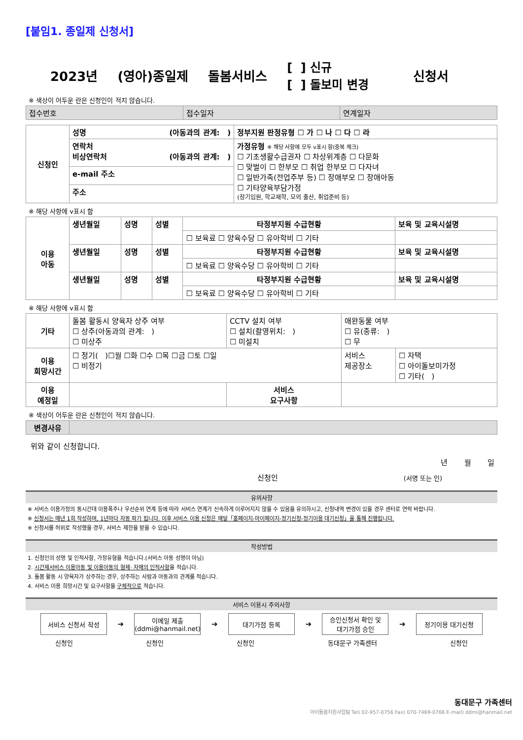[붙임1. 종일제 신청서]
2023년 (영아)종일제 돌봄서비스 [ ] 신규
[ ] 돌보미 변경 신청서
※ 색상이 어두운 란은 신청인이 적지 않습니다.
| 접수번호 | 접수일자 | 연계일자 |
| 신청인 | 성명 (아동과의 관계: ) | 정부지원 판정유형 ☐ 가 ☐ 나 ☐ 다 ☐ 라 |
| | 연락처 비상연락처 (아동과의 관계: ) | 가정유형 ※ 해당 사항에 모두 v표시 함(중복 체크) ☐ 기초생활수급권자 ☐ 차상위계층 ☐ 다문화 ☐ 맞벌이 ☐ 한부모 ☐ 취업 한부모 ☐ 다자녀 ☐ 일반가족(전업주부 등) ☐ 장애부모 ☐ 장애아동 ☐ 기타양육부담가정 (장기입원, 학교재학, 모의 출산, 취업준비 등) |
| | e-mail 주소 | |
| | 주소 | |
※ 해당 사항에 v표시 함
| 이용 아동 | 생년월일 | 성명 | 성별 | 타정부지원 수급현황 | 보육 및 교육시설명 |
| | | | | ☐ 보육료 ☐ 양육수당 ☐ 유아학비 ☐ 기타 | |
| | 생년월일 | 성명 | 성별 | 타정부지원 수급현황 | 보육 및 교육시설명 |
| | | | | ☐ 보육료 ☐ 양육수당 ☐ 유아학비 ☐ 기타 | |
| | 생년월일 | 성명 | 성별 | 타정부지원 수급현황 | 보육 및 교육시설명 |
| | | | | ☐ 보육료 ☐ 양육수당 ☐ 유아학비 ☐ 기타 | |
※ 해당 사항에 v표시 함
| 기타 | 돌봄 활동시 양육자 상주 여부 ☐ 상주(아동과의 관계: ) ☐ 미상주 | CCTV 설치 여부 ☐ 설치(촬영위치: ) ☐ 미설치 | | 애완동물 여부 ☐ 유(종류: ) ☐ 무 | |
| 이용 희망시간 | ☐ 정기( )☐월 ☐화 ☐수 ☐목 ☐금 ☐토 ☐일 ☐ 비정기 | | | 서비스 제공장소 | ☐ 자택 ☐ 아이돌보미가정 ☐ 기타( ) |
| 이용 예정일 | | 서비스 요구사항 | | | |
※ 색상이 어두운 란은 신청인이 적지 않습니다.
| 변경사유 | |
위와 같이 신청합니다.
년 월 일
신청인 (서명 또는 인)
유의사항
※ 서비스 이용가정의 동시간대 이용폭주나 우선순위 연계 등에 따라 서비스 연계가 신속하게 이루어지지 않을 수 있음을 유의하시고, 신청내역 변경이 있을 경우 센터로 연락 바랍니다.
※ 신청서는 매년 1회 작성하며, 1년마다 자동 파기 됩니다. 이후 서비스 이용 신청은 매달「홈페이지-마이페이지-정기신청-정기이용 대기신청」을 통해 진행됩니다.
※ 신청서를 허위로 작성했을 경우, 서비스 제한을 받을 수 있습니다.
작성방법
1. 신청인의 성명 및 인적사항, 가정유형을 적습니다.(서비스 아동 성명이 아님)
2. 시간제서비스 이용아동 및 이용아동의 형제· 자매의 인적사항을 적습니다.
3. 돌봄 활동 시 양육자가 상주하는 경우, 상주하는 사람과 아동과의 관계를 적습니다.
4. 서비스 이용 희망시간 및 요구사항을 구체적으로 적습니다.
서비스 이용시 주의사항
서비스 신청서 작성
➔
이메일 제출
(ddmi@hanmail.net)
➔
대기가점 등록
➔
승인신청서 확인 및
대기가점 승인
➔
정기이용 대기신청
신청인 신청인 신청인 동대문구 가족센터 신청인
동대문구 가족센터
아이돌봄지원사업팀 Tel) 02-957-0756 Fax) 070-7469-0766 E-mail) ddmi@hanmail.net